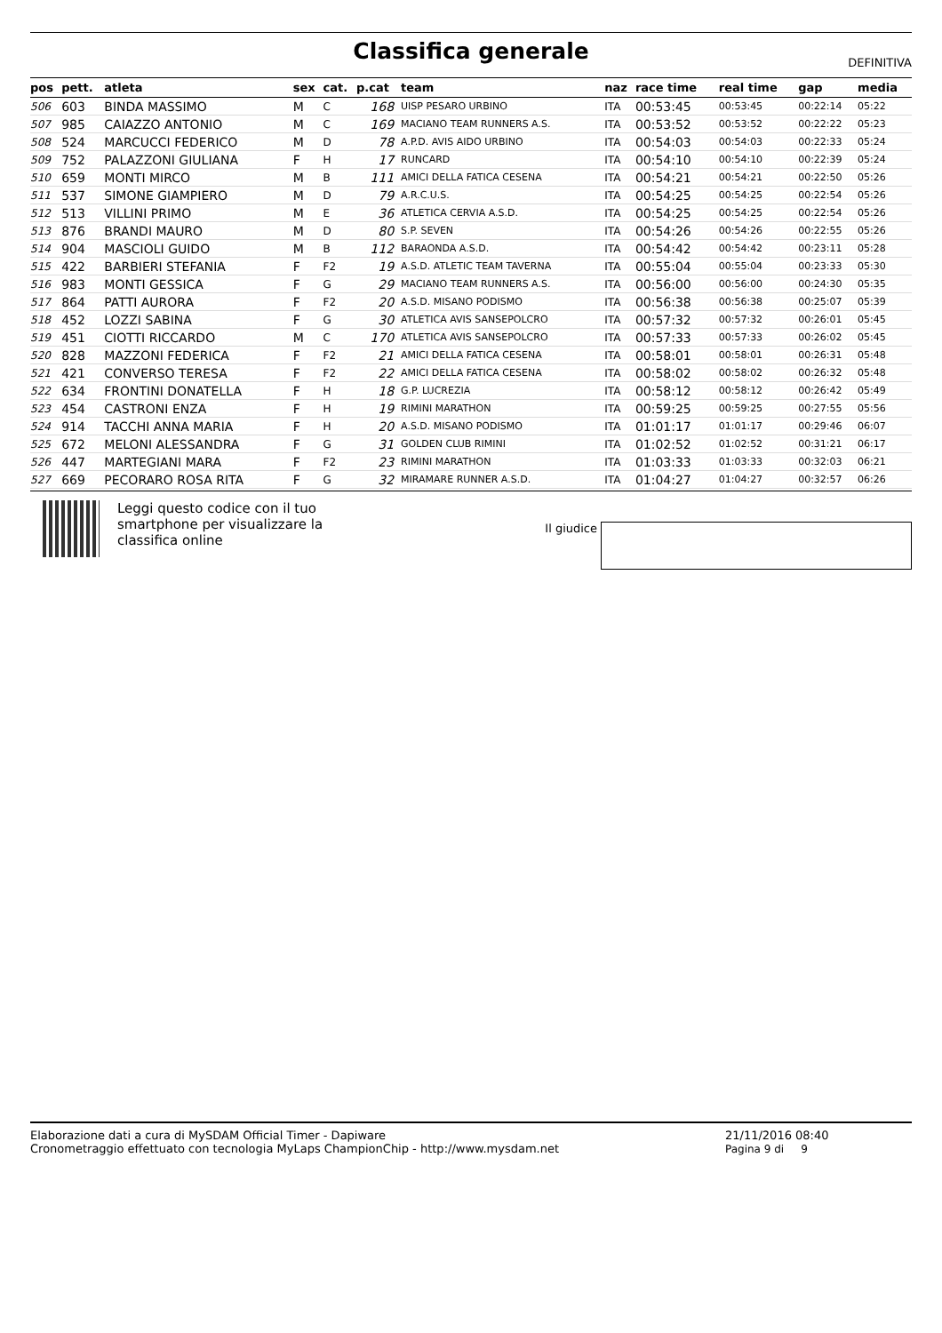Classifica generale
DEFINITIVA
| pos | pett. | atleta | sex | cat. | p.cat | team | naz | race time | real time | gap | media |
| --- | --- | --- | --- | --- | --- | --- | --- | --- | --- | --- | --- |
| 506 | 603 | BINDA MASSIMO | M | C | 168 | UISP PESARO URBINO | ITA | 00:53:45 | 00:53:45 | 00:22:14 | 05:22 |
| 507 | 985 | CAIAZZO ANTONIO | M | C | 169 | MACIANO TEAM RUNNERS A.S. | ITA | 00:53:52 | 00:53:52 | 00:22:22 | 05:23 |
| 508 | 524 | MARCUCCI FEDERICO | M | D | 78 | A.P.D. AVIS AIDO URBINO | ITA | 00:54:03 | 00:54:03 | 00:22:33 | 05:24 |
| 509 | 752 | PALAZZONI GIULIANA | F | H | 17 | RUNCARD | ITA | 00:54:10 | 00:54:10 | 00:22:39 | 05:24 |
| 510 | 659 | MONTI MIRCO | M | B | 111 | AMICI DELLA FATICA CESENA | ITA | 00:54:21 | 00:54:21 | 00:22:50 | 05:26 |
| 511 | 537 | SIMONE GIAMPIERO | M | D | 79 | A.R.C.U.S. | ITA | 00:54:25 | 00:54:25 | 00:22:54 | 05:26 |
| 512 | 513 | VILLINI PRIMO | M | E | 36 | ATLETICA CERVIA A.S.D. | ITA | 00:54:25 | 00:54:25 | 00:22:54 | 05:26 |
| 513 | 876 | BRANDI MAURO | M | D | 80 | S.P. SEVEN | ITA | 00:54:26 | 00:54:26 | 00:22:55 | 05:26 |
| 514 | 904 | MASCIOLI GUIDO | M | B | 112 | BARAONDA A.S.D. | ITA | 00:54:42 | 00:54:42 | 00:23:11 | 05:28 |
| 515 | 422 | BARBIERI STEFANIA | F | F2 | 19 | A.S.D. ATLETIC TEAM TAVERNA | ITA | 00:55:04 | 00:55:04 | 00:23:33 | 05:30 |
| 516 | 983 | MONTI GESSICA | F | G | 29 | MACIANO TEAM RUNNERS A.S. | ITA | 00:56:00 | 00:56:00 | 00:24:30 | 05:35 |
| 517 | 864 | PATTI AURORA | F | F2 | 20 | A.S.D. MISANO PODISMO | ITA | 00:56:38 | 00:56:38 | 00:25:07 | 05:39 |
| 518 | 452 | LOZZI SABINA | F | G | 30 | ATLETICA AVIS SANSEPOLCRO | ITA | 00:57:32 | 00:57:32 | 00:26:01 | 05:45 |
| 519 | 451 | CIOTTI RICCARDO | M | C | 170 | ATLETICA AVIS SANSEPOLCRO | ITA | 00:57:33 | 00:57:33 | 00:26:02 | 05:45 |
| 520 | 828 | MAZZONI FEDERICA | F | F2 | 21 | AMICI DELLA FATICA CESENA | ITA | 00:58:01 | 00:58:01 | 00:26:31 | 05:48 |
| 521 | 421 | CONVERSO TERESA | F | F2 | 22 | AMICI DELLA FATICA CESENA | ITA | 00:58:02 | 00:58:02 | 00:26:32 | 05:48 |
| 522 | 634 | FRONTINI DONATELLA | F | H | 18 | G.P. LUCREZIA | ITA | 00:58:12 | 00:58:12 | 00:26:42 | 05:49 |
| 523 | 454 | CASTRONI ENZA | F | H | 19 | RIMINI MARATHON | ITA | 00:59:25 | 00:59:25 | 00:27:55 | 05:56 |
| 524 | 914 | TACCHI ANNA MARIA | F | H | 20 | A.S.D. MISANO PODISMO | ITA | 01:01:17 | 01:01:17 | 00:29:46 | 06:07 |
| 525 | 672 | MELONI ALESSANDRA | F | G | 31 | GOLDEN CLUB RIMINI | ITA | 01:02:52 | 01:02:52 | 00:31:21 | 06:17 |
| 526 | 447 | MARTEGIANI MARA | F | F2 | 23 | RIMINI MARATHON | ITA | 01:03:33 | 01:03:33 | 00:32:03 | 06:21 |
| 527 | 669 | PECORARO ROSA RITA | F | G | 32 | MIRAMARE RUNNER A.S.D. | ITA | 01:04:27 | 01:04:27 | 00:32:57 | 06:26 |
Leggi questo codice con il tuo smartphone per visualizzare la classifica online
Il giudice
Elaborazione dati a cura di MySDAM Official Timer - Dapiware
Cronometraggio effettuato con tecnologia MyLaps ChampionChip - http://www.mysdam.net
21/11/2016 08:40
Pagina 9 di 9